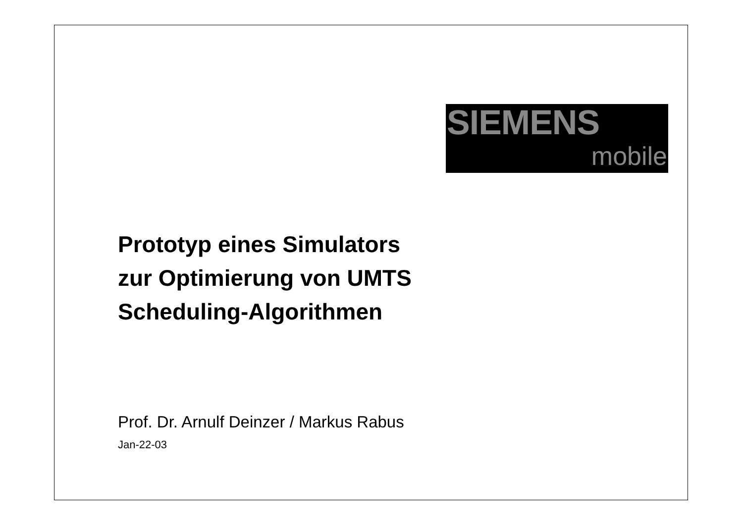SIEMENS
mobile
Prototyp eines Simulators
zur Optimierung von UMTS
Scheduling-Algorithmen
Prof. Dr. Arnulf Deinzer / Markus Rabus
Jan-22-03